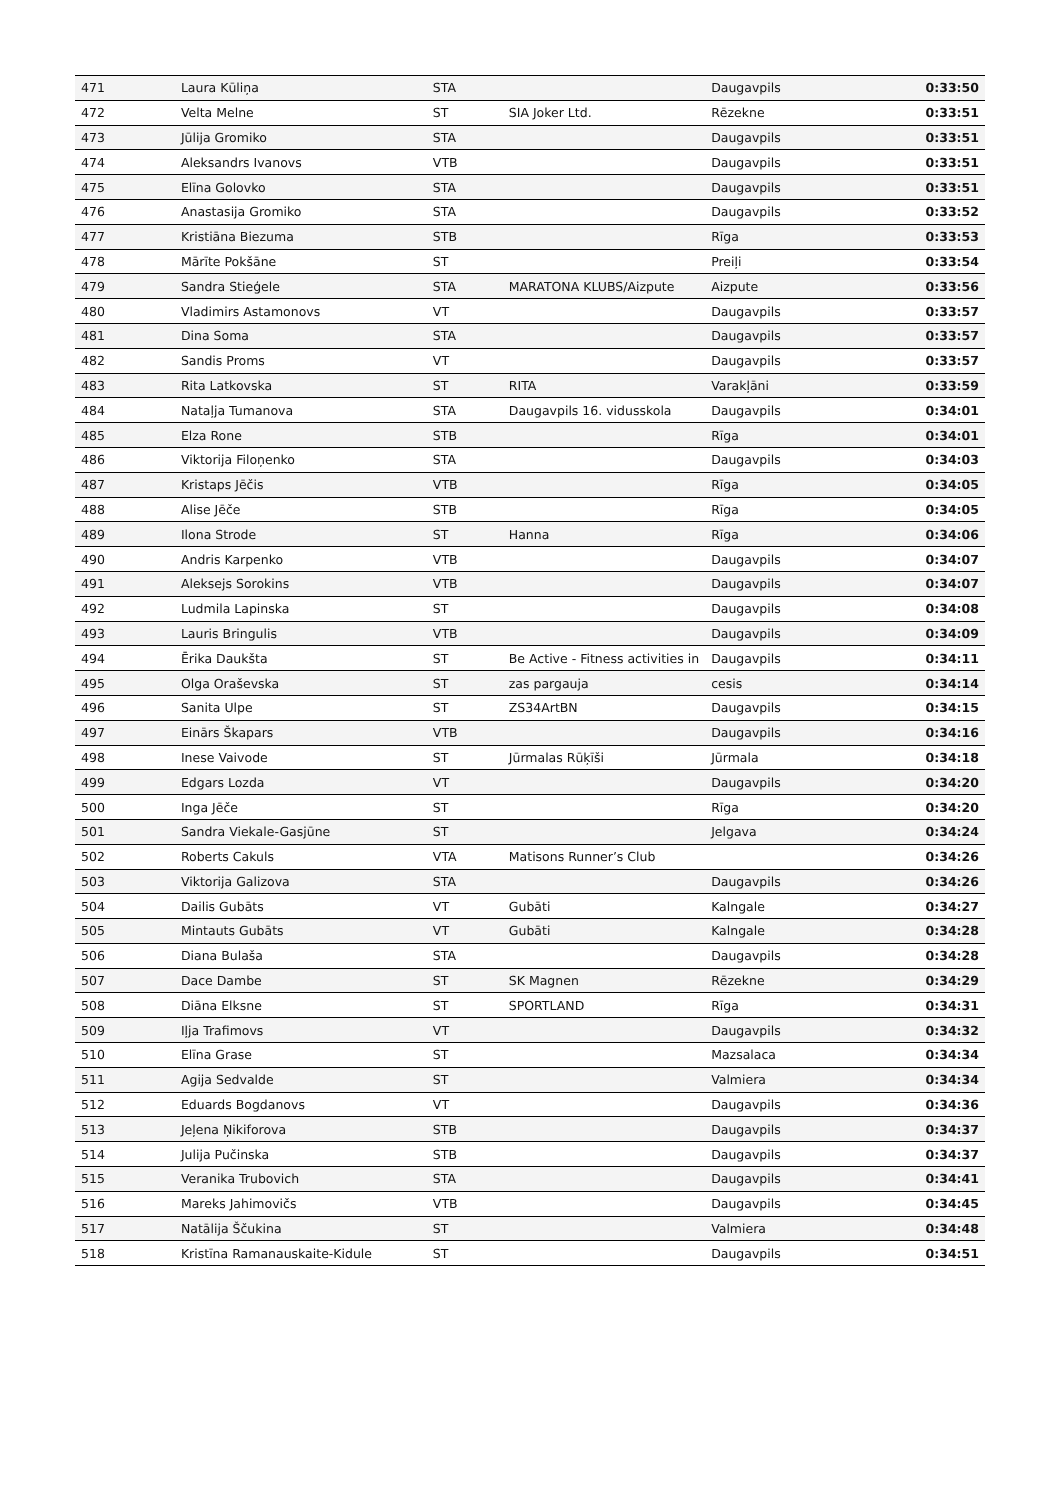| 471 | Laura Kūliņa | STA | | Daugavpils | 0:33:50 |
| 472 | Velta Melne | ST | SIA Joker Ltd. | Rēzekne | 0:33:51 |
| 473 | Jūlija Gromiko | STA | | Daugavpils | 0:33:51 |
| 474 | Aleksandrs Ivanovs | VTB | | Daugavpils | 0:33:51 |
| 475 | Elīna Golovko | STA | | Daugavpils | 0:33:51 |
| 476 | Anastasija Gromiko | STA | | Daugavpils | 0:33:52 |
| 477 | Kristiāna Biezuma | STB | | Rīga | 0:33:53 |
| 478 | Mārīte Pokšāne | ST | | Preiļi | 0:33:54 |
| 479 | Sandra Stieģele | STA | MARATONA KLUBS/Aizpute | Aizpute | 0:33:56 |
| 480 | Vladimirs Astamonovs | VT | | Daugavpils | 0:33:57 |
| 481 | Dina Soma | STA | | Daugavpils | 0:33:57 |
| 482 | Sandis Proms | VT | | Daugavpils | 0:33:57 |
| 483 | Rita Latkovska | ST | RITA | Varakļāni | 0:33:59 |
| 484 | Nataļja Tumanova | STA | Daugavpils 16. vidusskola | Daugavpils | 0:34:01 |
| 485 | Elza Rone | STB | | Rīga | 0:34:01 |
| 486 | Viktorija Filoņenko | STA | | Daugavpils | 0:34:03 |
| 487 | Kristaps Jēčis | VTB | | Rīga | 0:34:05 |
| 488 | Alise Jēče | STB | | Rīga | 0:34:05 |
| 489 | Ilona Strode | ST | Hanna | Rīga | 0:34:06 |
| 490 | Andris Karpenko | VTB | | Daugavpils | 0:34:07 |
| 491 | Aleksejs Sorokins | VTB | | Daugavpils | 0:34:07 |
| 492 | Ludmila Lapinska | ST | | Daugavpils | 0:34:08 |
| 493 | Lauris Bringulis | VTB | | Daugavpils | 0:34:09 |
| 494 | Ērika Daukšta | ST | Be Active - Fitness activities in | Daugavpils | 0:34:11 |
| 495 | Olga Oraševska | ST | zas pargauja | cesis | 0:34:14 |
| 496 | Sanita Ulpe | ST | ZS34ArtBN | Daugavpils | 0:34:15 |
| 497 | Einārs Škapars | VTB | | Daugavpils | 0:34:16 |
| 498 | Inese Vaivode | ST | Jūrmalas Rūķīši | Jūrmala | 0:34:18 |
| 499 | Edgars Lozda | VT | | Daugavpils | 0:34:20 |
| 500 | Inga Jēče | ST | | Rīga | 0:34:20 |
| 501 | Sandra Viekale-Gasjūne | ST | | Jelgava | 0:34:24 |
| 502 | Roberts Cakuls | VTA | Matisons Runner’s Club | | 0:34:26 |
| 503 | Viktorija Galizova | STA | | Daugavpils | 0:34:26 |
| 504 | Dailis Gubāts | VT | Gubāti | Kalngale | 0:34:27 |
| 505 | Mintauts Gubāts | VT | Gubāti | Kalngale | 0:34:28 |
| 506 | Diana Bulaša | STA | | Daugavpils | 0:34:28 |
| 507 | Dace Dambe | ST | SK Magnen | Rēzekne | 0:34:29 |
| 508 | Diāna Elksne | ST | SPORTLAND | Rīga | 0:34:31 |
| 509 | Iļja Trafimovs | VT | | Daugavpils | 0:34:32 |
| 510 | Elīna Grase | ST | | Mazsalaca | 0:34:34 |
| 511 | Agija Sedvalde | ST | | Valmiera | 0:34:34 |
| 512 | Eduards Bogdanovs | VT | | Daugavpils | 0:34:36 |
| 513 | Jeļena Ņikiforova | STB | | Daugavpils | 0:34:37 |
| 514 | Julija Pučinska | STB | | Daugavpils | 0:34:37 |
| 515 | Veranika Trubovich | STA | | Daugavpils | 0:34:41 |
| 516 | Mareks Jahimovičs | VTB | | Daugavpils | 0:34:45 |
| 517 | Natālija Ščukina | ST | | Valmiera | 0:34:48 |
| 518 | Kristīna Ramanauskaite-Kidule | ST | | Daugavpils | 0:34:51 |